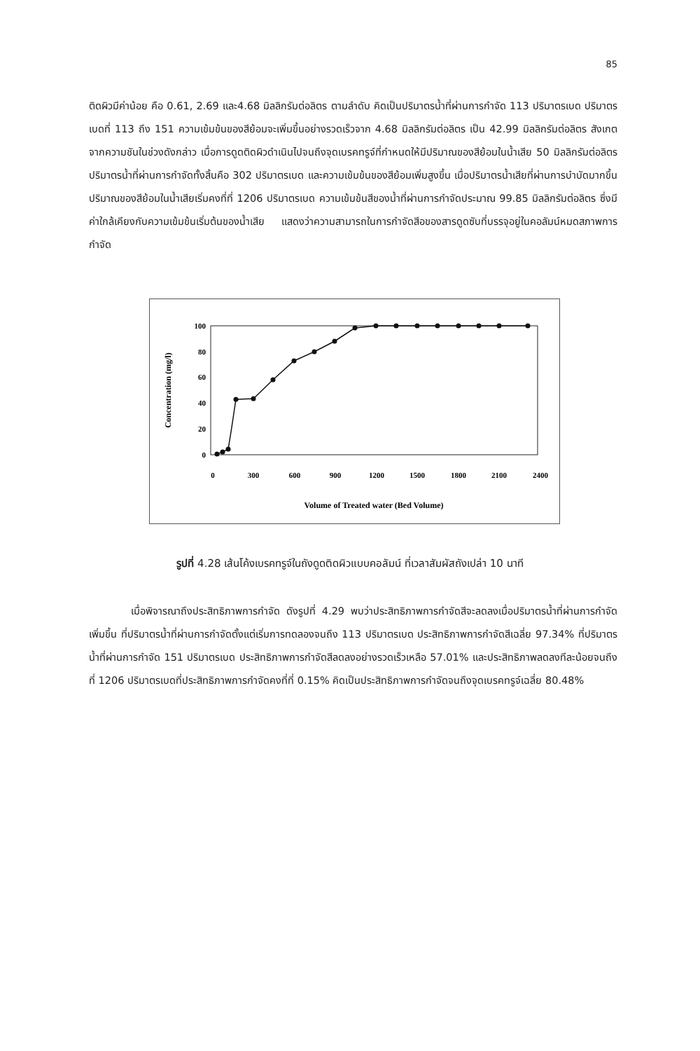85
ติดผิวมีค่าน้อย คือ 0.61, 2.69 และ4.68 มิลลิกรัมต่อลิตร ตามลำดับ คิดเป็นปริมาตรน้ำที่ผ่านการกำจัด 113 ปริมาตรเบด ปริมาตรเบดที่ 113 ถึง 151 ความเข้มข้นของสีย้อมจะเพิ่มขึ้นอย่างรวดเร็วจาก 4.68 มิลลิกรัมต่อลิตร เป็น 42.99 มิลลิกรัมต่อลิตร สังเกตจากความชันในช่วงดังกล่าว เมื่อการดูดติดผิวดำเนินไปจนถึงจุดเบรคทรูจ์ที่กำหนดให้มีปริมาณของสีย้อมในน้ำเสีย 50 มิลลิกรัมต่อลิตร ปริมาตรน้ำที่ผ่านการกำจัดทั้งสิ้นคือ 302 ปริมาตรเบด และความเข้มข้นของสีย้อมเพิ่มสูงขึ้น เมื่อปริมาตรน้ำเสียที่ผ่านการบำบัดมากขึ้น ปริมาณของสีย้อมในน้ำเสียเริ่มคงที่ที่ 1206 ปริมาตรเบด ความเข้มข้นสีของน้ำที่ผ่านการกำจัดประมาณ 99.85 มิลลิกรัมต่อลิตร ซึ่งมีค่าใกล้เคียงกับความเข้มข้นเริ่มต้นของน้ำเสีย แสดงว่าความสามารถในการกำจัดสีอของสารดูดซับที่บรรจุอยู่ในคอลัมน์หมดสภาพการกำจัด
100
80
60
40
20
0
Concentration (mg/l)
0
300
600
900
1200
1500
1800
2100
2400
Volume of Treated water (Bed Volume)
รูปที่ 4.28 เส้นโค้งเบรคทรูจ์ในถังดูดติดผิวแบบคอลัมน์ ที่เวลาสัมผัสถังเปล่า 10 นาที
เมื่อพิจารณาถึงประสิทธิภาพการกำจัด ดังรูปที่ 4.29 พบว่าประสิทธิภาพการกำจัดสีจะลดลงเมื่อปริมาตรน้ำที่ผ่านการกำจัดเพิ่มขึ้น ที่ปริมาตรน้ำที่ผ่านการกำจัดตั้งแต่เริ่มการทดลองจนถึง 113 ปริมาตรเบด ประสิทธิภาพการกำจัดสีเฉลี่ย 97.34% ที่ปริมาตรน้ำที่ผ่านการกำจัด 151 ปริมาตรเบด ประสิทธิภาพการกำจัดสีลดลงอย่างรวดเร็วเหลือ 57.01% และประสิทธิภาพลดลงทีละน้อยจนถึงที่ 1206 ปริมาตรเบดที่ประสิทธิภาพการกำจัดคงที่ที่ 0.15% คิดเป็นประสิทธิภาพการกำจัดจนถึงจุดเบรคทรูจ์เฉลี่ย 80.48%